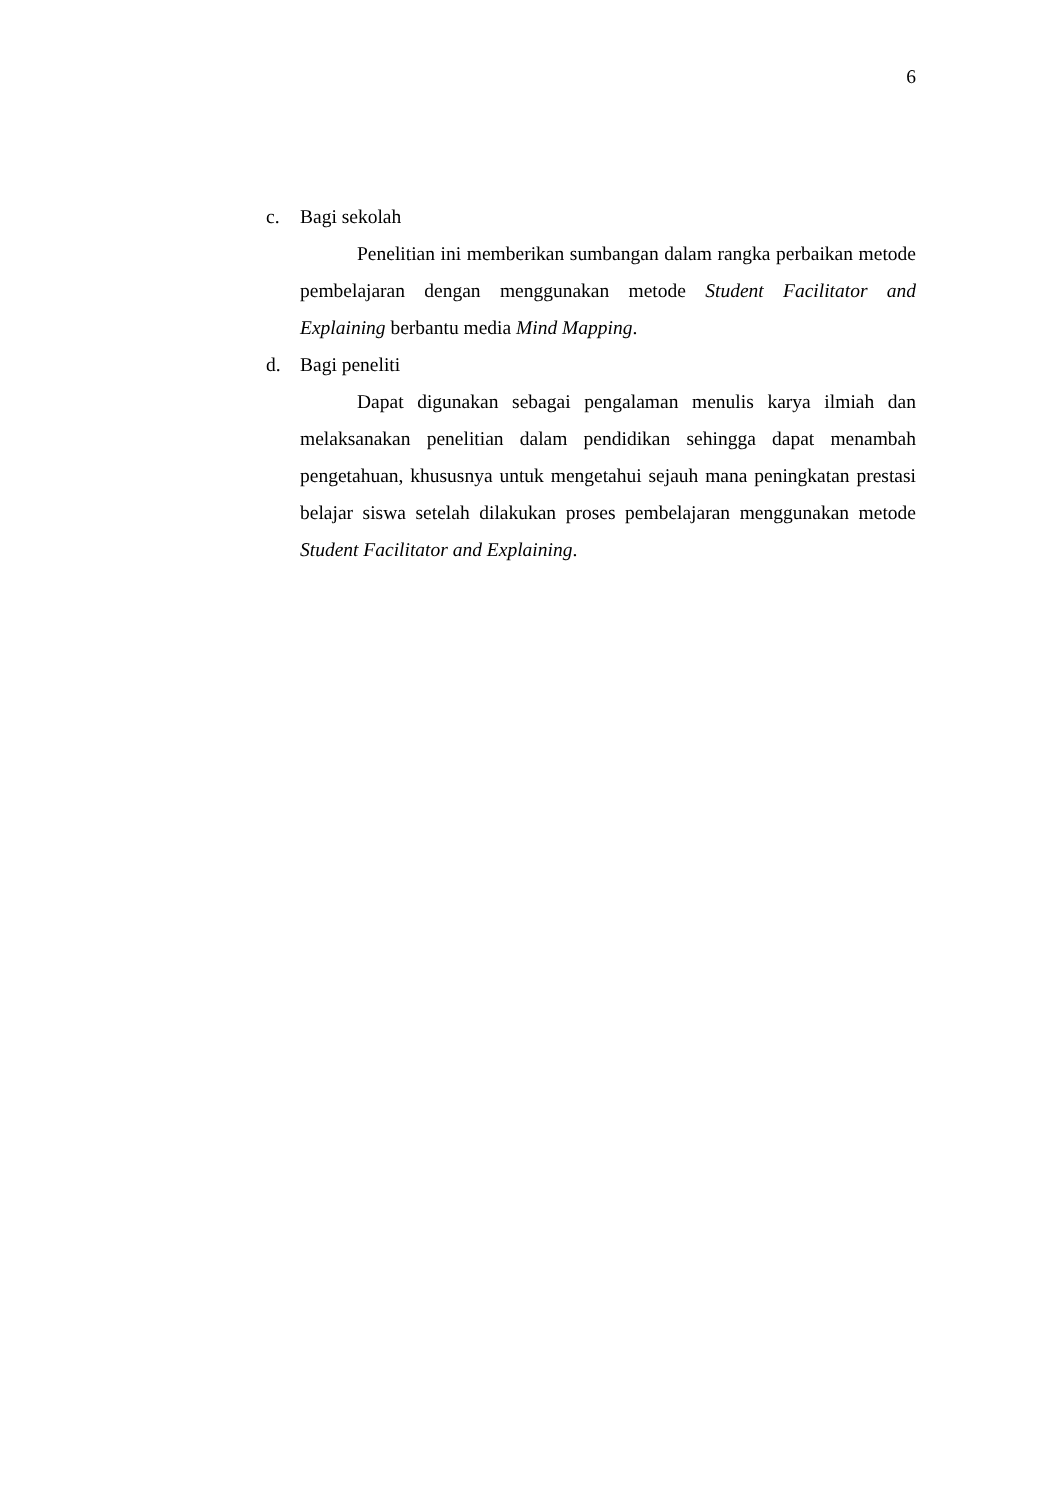6
c. Bagi sekolah
Penelitian ini memberikan sumbangan dalam rangka perbaikan metode pembelajaran dengan menggunakan metode Student Facilitator and Explaining berbantu media Mind Mapping.
d. Bagi peneliti
Dapat digunakan sebagai pengalaman menulis karya ilmiah dan melaksanakan penelitian dalam pendidikan sehingga dapat menambah pengetahuan, khususnya untuk mengetahui sejauh mana peningkatan prestasi belajar siswa setelah dilakukan proses pembelajaran menggunakan metode Student Facilitator and Explaining.